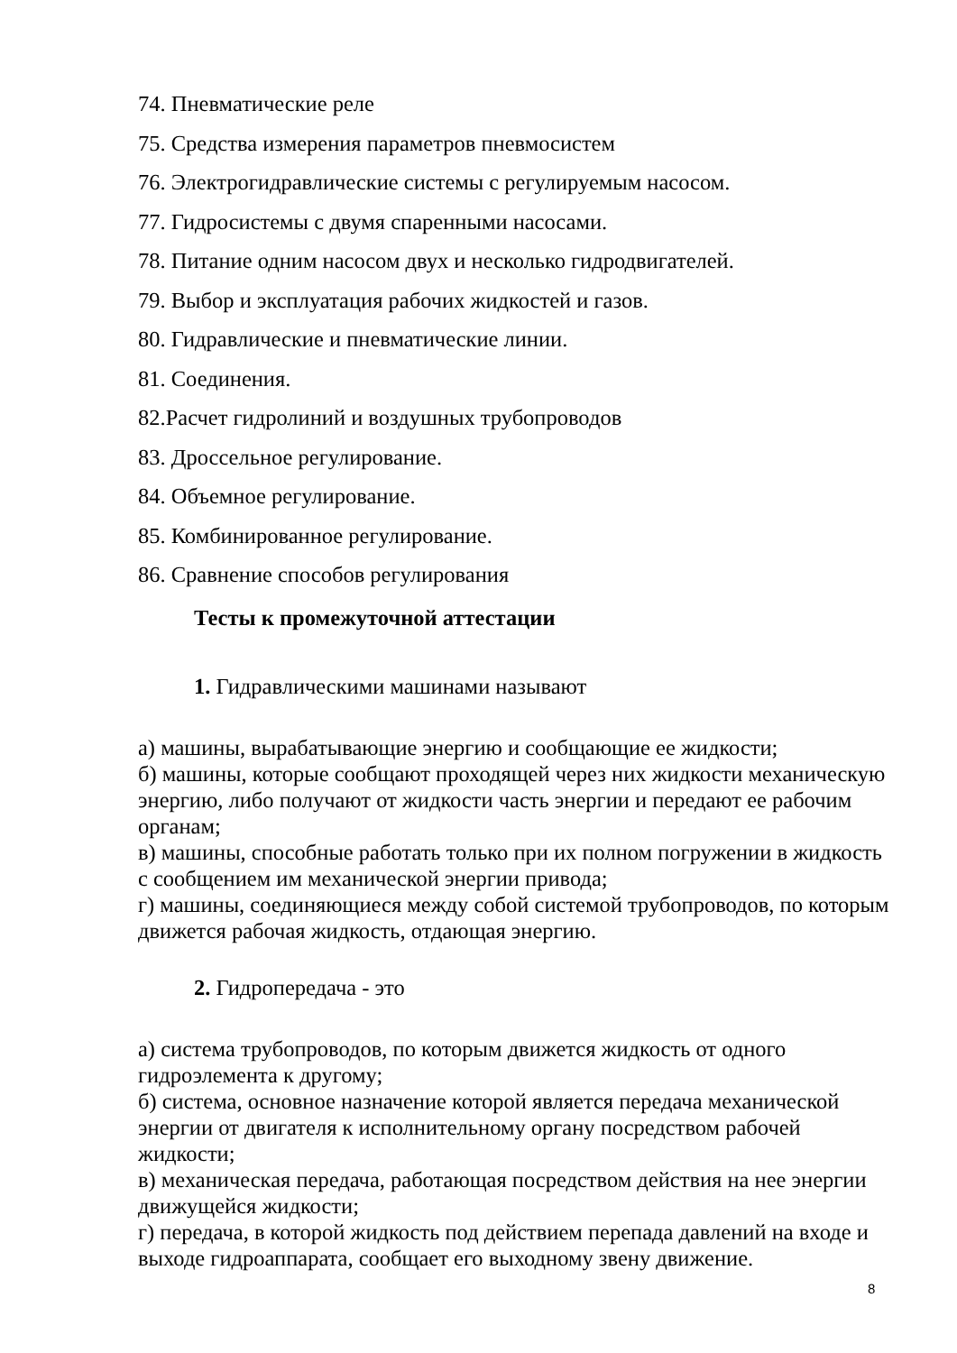74. Пневматические реле
75. Средства измерения параметров пневмосистем
76. Электрогидравлические системы с регулируемым насосом.
77. Гидросистемы с двумя спаренными насосами.
78. Питание одним насосом двух и несколько гидродвигателей.
79. Выбор и эксплуатация рабочих жидкостей и газов.
80. Гидравлические и пневматические линии.
81. Соединения.
82.Расчет гидролиний и воздушных трубопроводов
83. Дроссельное регулирование.
84. Объемное регулирование.
85. Комбинированное регулирование.
86. Сравнение способов регулирования
Тесты к промежуточной аттестации
1. Гидравлическими машинами называют
а) машины, вырабатывающие энергию и сообщающие ее жидкости;
б) машины, которые сообщают проходящей через них жидкости механическую энергию, либо получают от жидкости часть энергии и передают ее рабочим органам;
в) машины, способные работать только при их полном погружении в жидкость с сообщением им механической энергии привода;
г) машины, соединяющиеся между собой системой трубопроводов, по которым движется рабочая жидкость, отдающая энергию.
2. Гидропередача - это
а) система трубопроводов, по которым движется жидкость от одного гидроэлемента к другому;
б) система, основное назначение которой является передача механической энергии от двигателя к исполнительному органу посредством рабочей жидкости;
в) механическая передача, работающая посредством действия на нее энергии движущейся жидкости;
г) передача, в которой жидкость под действием перепада давлений на входе и выходе гидроаппарата, сообщает его выходному звену движение.
8